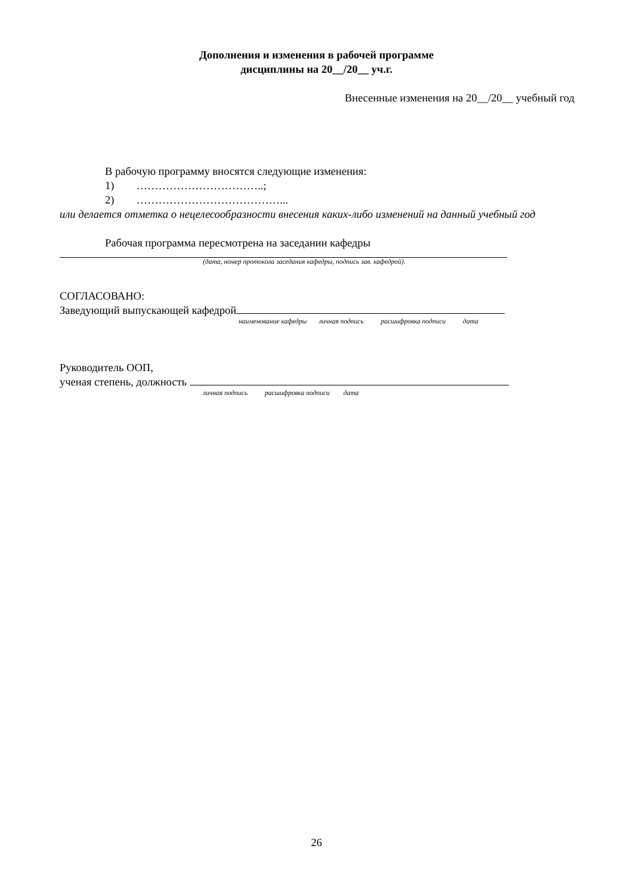Дополнения и изменения в рабочей программе
дисциплины на 20__/20__ уч.г.
Внесенные изменения на 20__/20__ учебный год
В рабочую программу вносятся следующие изменения:
1) ……………………………..;
2) …………………………………...
или делается отметка о нецелесообразности внесения каких-либо изменений на данный учебный год
Рабочая программа пересмотрена на заседании кафедры
(дата, номер протокола заседания кафедры, подпись зав. кафедрой).
СОГЛАСОВАНО:
Заведующий выпускающей кафедрой
наименование кафедры личная подпись расшифровка подписи дата
Руководитель ООП,
ученая степень, должность
личная подпись расшифровка подписи дата
26